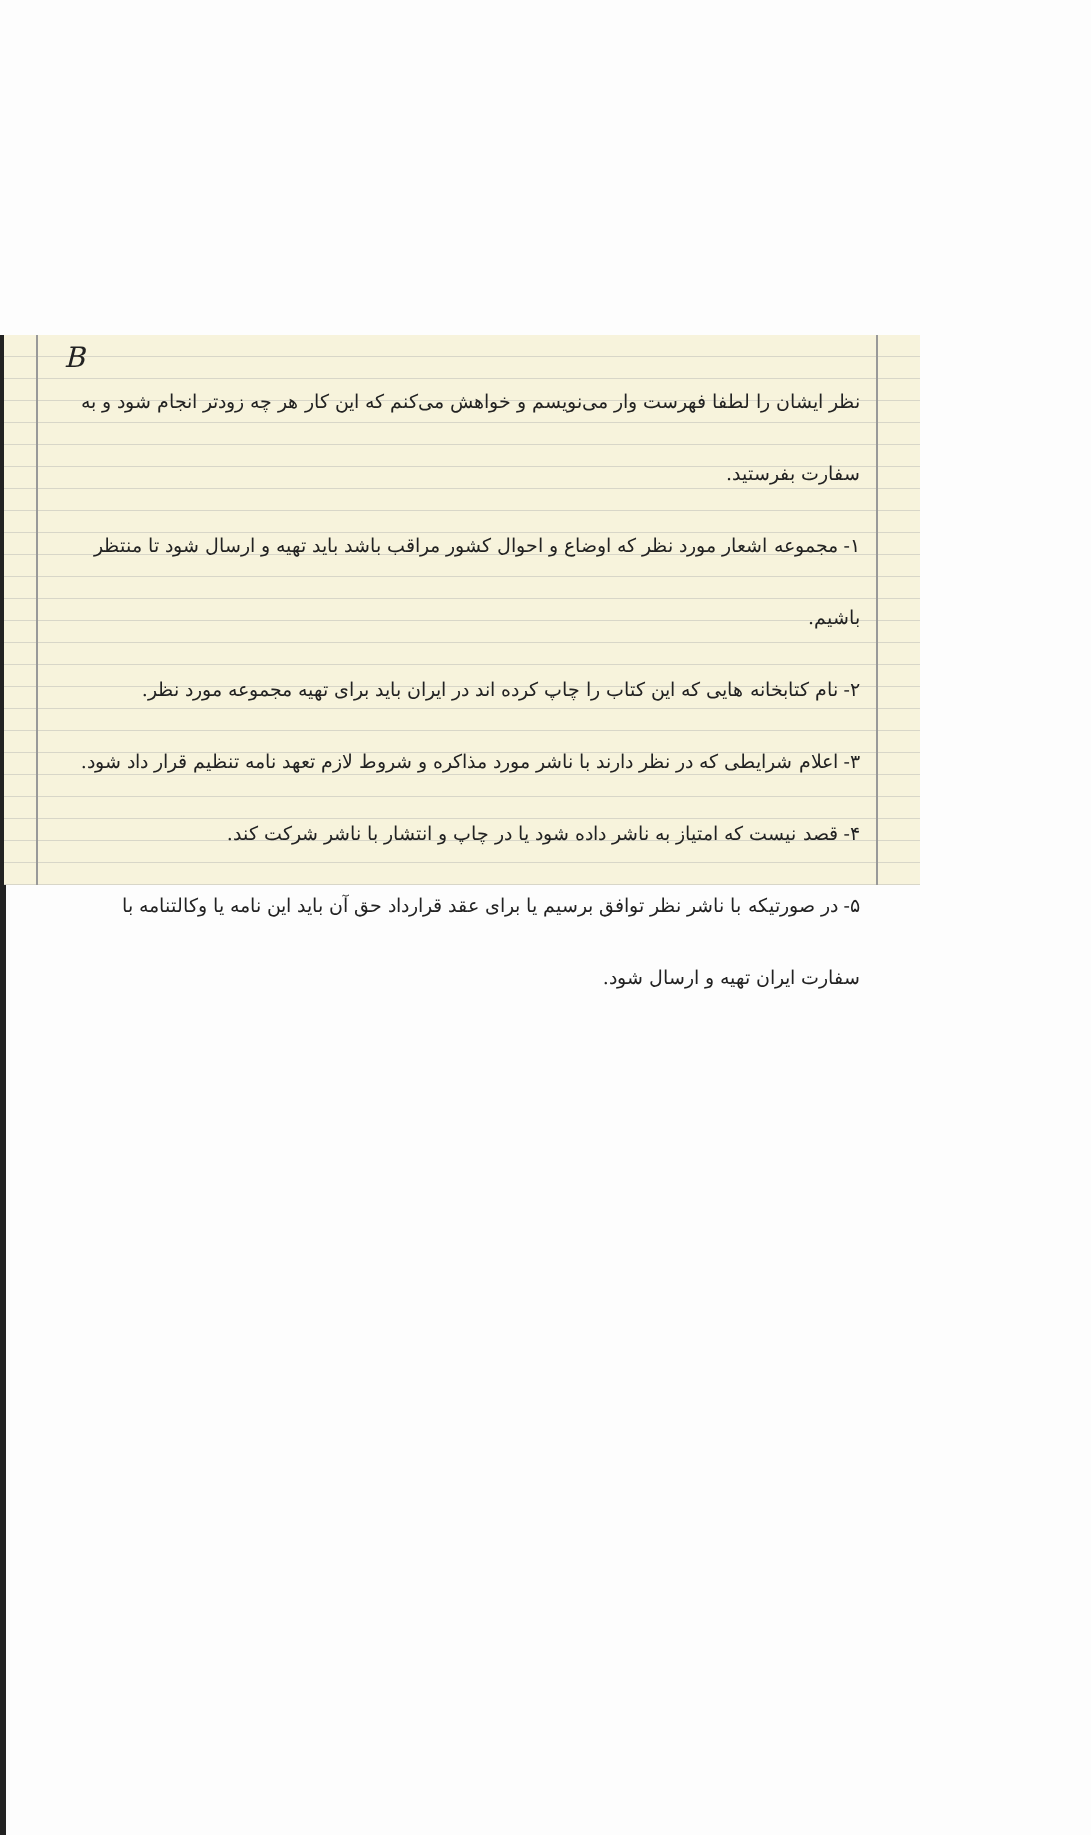B
نظر ایشان را لطفا فهرست وار می‌نویسم و خواهش می‌کنم که این کار هر چه زودتر انجام شود و به سفارت بفرستید.
۱- مجموعه اشعار مورد نظر که اوضاع و احوال کشور مراقب باشد باید تهیه و ارسال شود تا منتظر باشیم.
۲- نام کتابخانه هایی که این کتاب را چاپ کرده اند در ایران باید برای تهیه مجموعه مورد نظر.
۳- اعلام شرایطی که در نظر دارند با ناشر مورد مذاکره و شروط لازم تعهد نامه تنظیم قرار داد شود.
۴- قصد نیست که امتیاز به ناشر داده شود یا در چاپ و انتشار با ناشر شرکت کند.
۵- در صورتیکه با ناشر نظر توافق برسیم یا برای عقد قرارداد حق آن باید این نامه یا وکالتنامه با
سفارت ایران تهیه و ارسال شود.